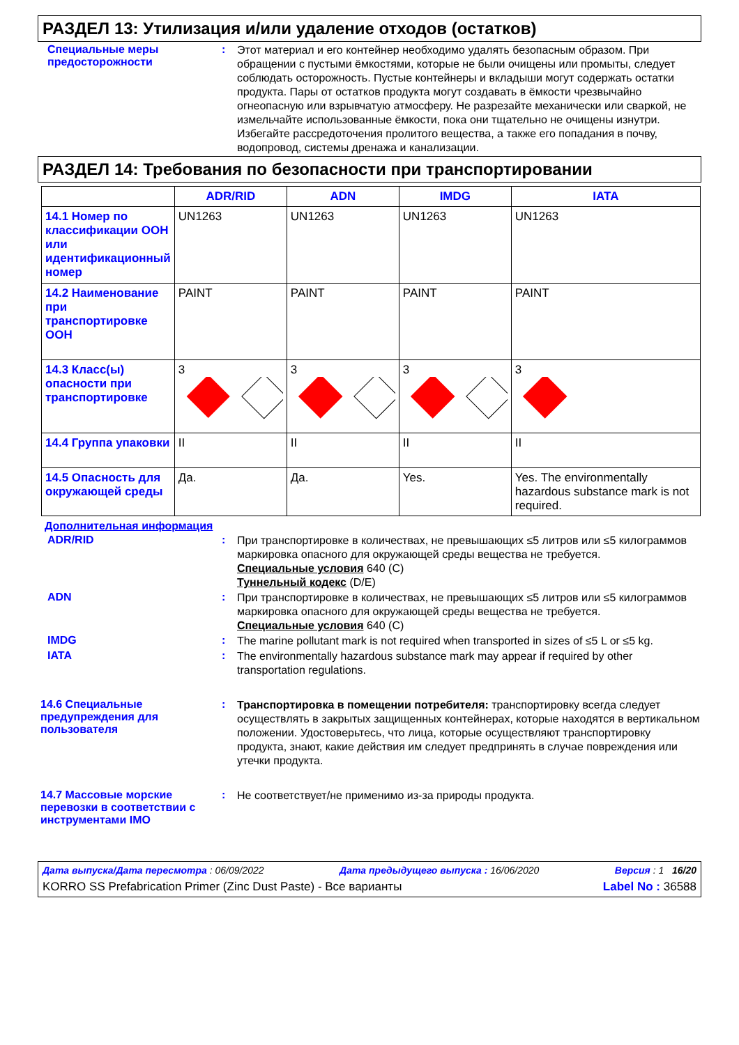РАЗДЕЛ 13: Утилизация и/или удаление отходов (остатков)
Специальные меры предосторожности
:
Этот материал и его контейнер необходимо удалять безопасным образом. При обращении с пустыми ёмкостями, которые не были очищены или промыты, следует соблюдать осторожность. Пустые контейнеры и вкладыши могут содержать остатки продукта. Пары от остатков продукта могут создавать в ёмкости чрезвычайно огнеопасную или взрывчатую атмосферу. Не разрезайте механически или сваркой, не измельчайте использованные ёмкости, пока они тщательно не очищены изнутри. Избегайте рассредоточения пролитого вещества, а также его попадания в почву, водопровод, системы дренажа и канализации.
РАЗДЕЛ 14: Требования по безопасности при транспортировании
| | ADR/RID | ADN | IMDG | IATA |
| --- | --- | --- | --- | --- |
| 14.1 Номер по классификации ООН или идентификационный номер | UN1263 | UN1263 | UN1263 | UN1263 |
| 14.2 Наименование при транспортировке ООН | PAINT | PAINT | PAINT | PAINT |
| 14.3 Класс(ы) опасности при транспортировке | 3 | 3 | 3 | 3 |
| 14.4 Группа упаковки | II | II | II | II |
| 14.5 Опасность для окружающей среды | Да. | Да. | Yes. | Yes. The environmentally hazardous substance mark is not required. |
Дополнительная информация
ADR/RID :
При транспортировке в количествах, не превышающих ≤5 литров или ≤5 килограммов маркировка опасного для окружающей среды вещества не требуется.
Специальные условия 640 (C)
Туннельный кодекс (D/E)
ADN :
При транспортировке в количествах, не превышающих ≤5 литров или ≤5 килограммов маркировка опасного для окружающей среды вещества не требуется.
Специальные условия 640 (C)
IMDG :
The marine pollutant mark is not required when transported in sizes of ≤5 L or ≤5 kg.
IATA :
The environmentally hazardous substance mark may appear if required by other transportation regulations.
14.6 Специальные предупреждения для пользователя
:
Транспортировка в помещении потребителя: транспортировку всегда следует осуществлять в закрытых защищенных контейнерах, которые находятся в вертикальном положении. Удостоверьтесь, что лица, которые осуществляют транспортировку продукта, знают, какие действия им следует предпринять в случае повреждения или утечки продукта.
14.7 Массовые морские перевозки в соответствии с инструментами IMO
:
Не соответствует/не применимо из-за природы продукта.
Дата выпуска/Дата пересмотра : 06/09/2022 Дата предыдущего выпуска : 16/06/2020 Версия : 1 16/20
KORRO SS Prefabrication Primer (Zinc Dust Paste) - Все варианты Label No : 36588